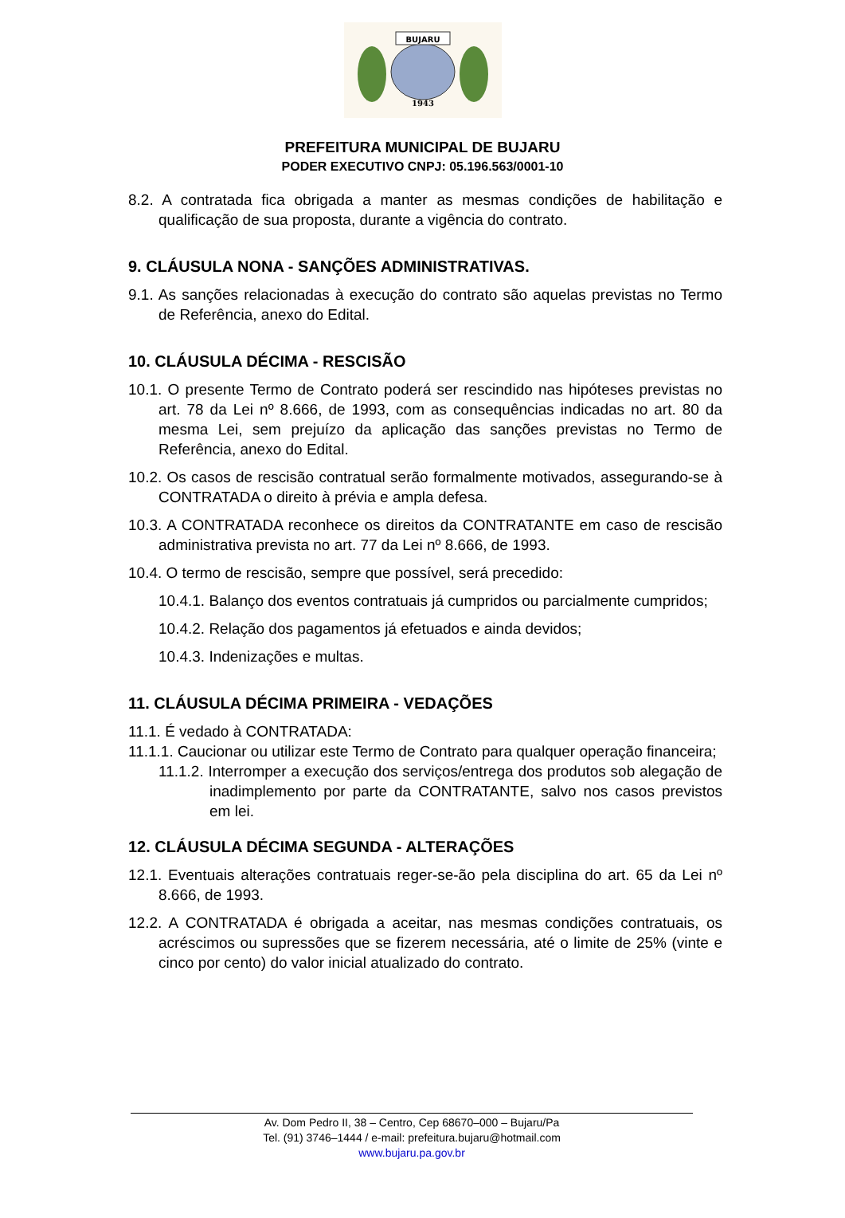BUJARU
1943
PREFEITURA MUNICIPAL DE BUJARU
PODER EXECUTIVO CNPJ: 05.196.563/0001-10
8.2. A contratada fica obrigada a manter as mesmas condições de habilitação e qualificação de sua proposta, durante a vigência do contrato.
9. CLÁUSULA NONA - SANÇÕES ADMINISTRATIVAS.
9.1. As sanções relacionadas à execução do contrato são aquelas previstas no Termo de Referência, anexo do Edital.
10. CLÁUSULA DÉCIMA - RESCISÃO
10.1. O presente Termo de Contrato poderá ser rescindido nas hipóteses previstas no art. 78 da Lei nº 8.666, de 1993, com as consequências indicadas no art. 80 da mesma Lei, sem prejuízo da aplicação das sanções previstas no Termo de Referência, anexo do Edital.
10.2. Os casos de rescisão contratual serão formalmente motivados, assegurando-se à CONTRATADA o direito à prévia e ampla defesa.
10.3. A CONTRATADA reconhece os direitos da CONTRATANTE em caso de rescisão administrativa prevista no art. 77 da Lei nº 8.666, de 1993.
10.4. O termo de rescisão, sempre que possível, será precedido:
10.4.1. Balanço dos eventos contratuais já cumpridos ou parcialmente cumpridos;
10.4.2. Relação dos pagamentos já efetuados e ainda devidos;
10.4.3. Indenizações e multas.
11. CLÁUSULA DÉCIMA PRIMEIRA - VEDAÇÕES
11.1. É vedado à CONTRATADA:
11.1.1. Caucionar ou utilizar este Termo de Contrato para qualquer operação financeira;
11.1.2. Interromper a execução dos serviços/entrega dos produtos sob alegação de inadimplemento por parte da CONTRATANTE, salvo nos casos previstos em lei.
12. CLÁUSULA DÉCIMA SEGUNDA - ALTERAÇÕES
12.1. Eventuais alterações contratuais reger-se-ão pela disciplina do art. 65 da Lei nº 8.666, de 1993.
12.2. A CONTRATADA é obrigada a aceitar, nas mesmas condições contratuais, os acréscimos ou supressões que se fizerem necessária, até o limite de 25% (vinte e cinco por cento) do valor inicial atualizado do contrato.
Av. Dom Pedro II, 38 – Centro, Cep 68670–000 – Bujaru/Pa
Tel. (91) 3746–1444 / e-mail: prefeitura.bujaru@hotmail.com
www.bujaru.pa.gov.br